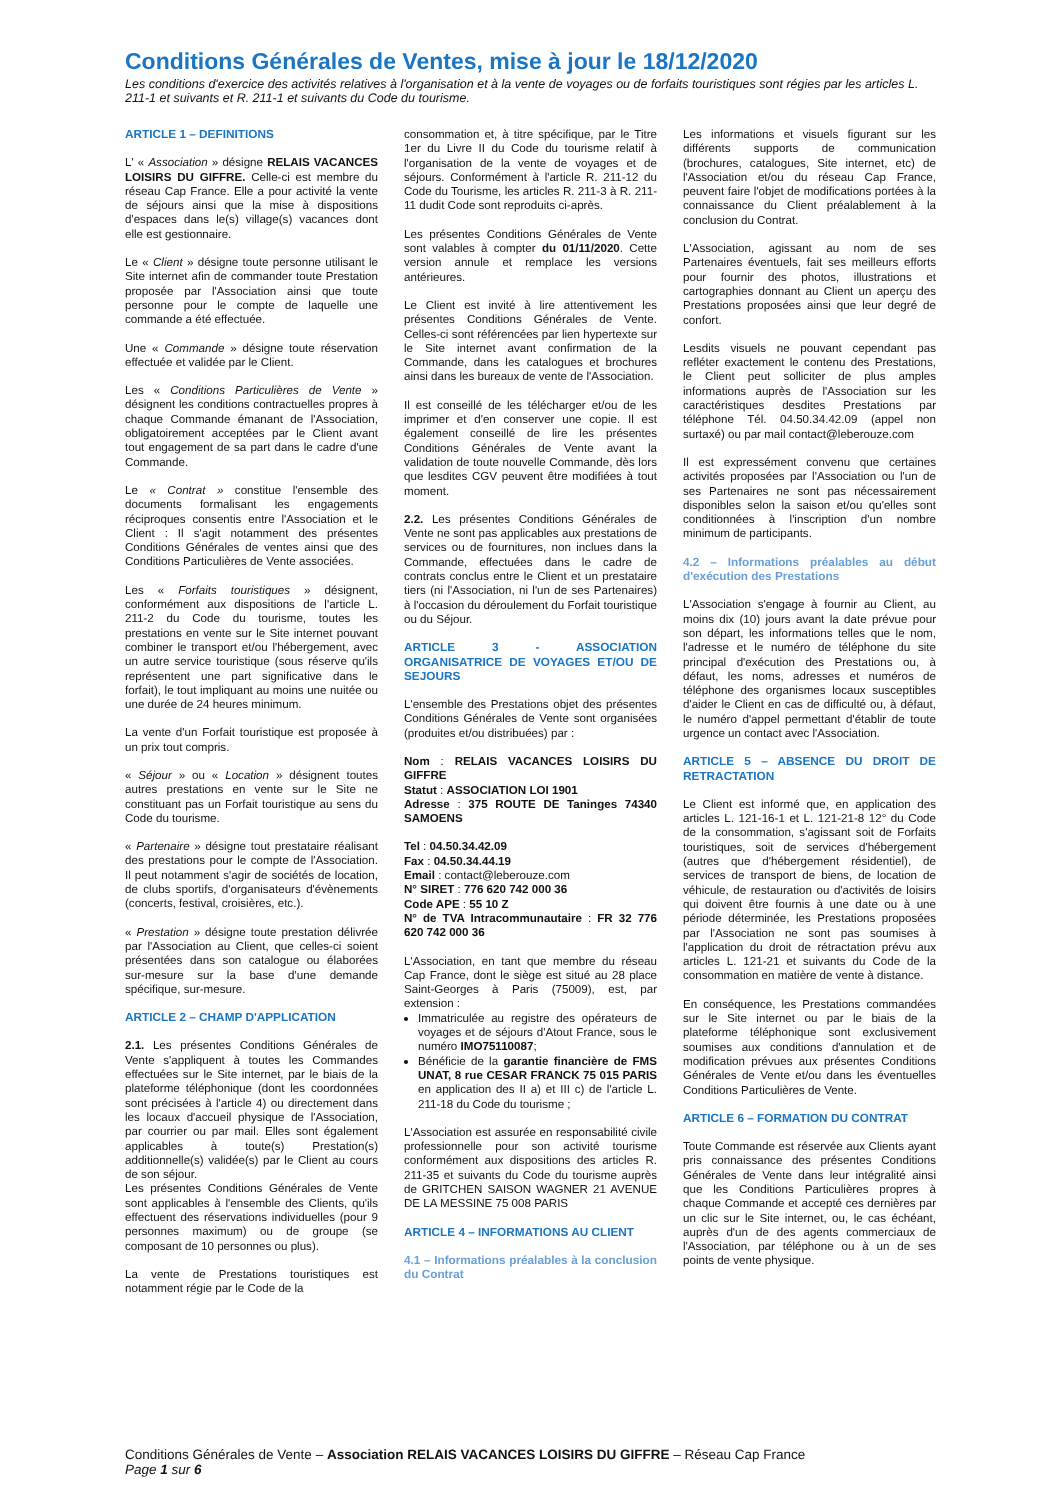Conditions Générales de Ventes, mise à jour le 18/12/2020
Les conditions d'exercice des activités relatives à l'organisation et à la vente de voyages ou de forfaits touristiques sont régies par les articles L. 211-1 et suivants et R. 211-1 et suivants du Code du tourisme.
ARTICLE 1 – DEFINITIONS
L' « Association » désigne RELAIS VACANCES LOISIRS DU GIFFRE. Celle-ci est membre du réseau Cap France. Elle a pour activité la vente de séjours ainsi que la mise à dispositions d'espaces dans le(s) village(s) vacances dont elle est gestionnaire.
Le « Client » désigne toute personne utilisant le Site internet afin de commander toute Prestation proposée par l'Association ainsi que toute personne pour le compte de laquelle une commande a été effectuée.
Une « Commande » désigne toute réservation effectuée et validée par le Client.
Les « Conditions Particulières de Vente » désignent les conditions contractuelles propres à chaque Commande émanant de l'Association, obligatoirement acceptées par le Client avant tout engagement de sa part dans le cadre d'une Commande.
Le « Contrat » constitue l'ensemble des documents formalisant les engagements réciproques consentis entre l'Association et le Client : Il s'agit notamment des présentes Conditions Générales de ventes ainsi que des Conditions Particulières de Vente associées.
Les « Forfaits touristiques » désignent, conformément aux dispositions de l'article L. 211-2 du Code du tourisme, toutes les prestations en vente sur le Site internet pouvant combiner le transport et/ou l'hébergement, avec un autre service touristique (sous réserve qu'ils représentent une part significative dans le forfait), le tout impliquant au moins une nuitée ou une durée de 24 heures minimum.
La vente d'un Forfait touristique est proposée à un prix tout compris.
« Séjour » ou « Location » désignent toutes autres prestations en vente sur le Site ne constituant pas un Forfait touristique au sens du Code du tourisme.
« Partenaire » désigne tout prestataire réalisant des prestations pour le compte de l'Association. Il peut notamment s'agir de sociétés de location, de clubs sportifs, d'organisateurs d'évènements (concerts, festival, croisières, etc.).
« Prestation » désigne toute prestation délivrée par l'Association au Client, que celles-ci soient présentées dans son catalogue ou élaborées sur-mesure sur la base d'une demande spécifique, sur-mesure.
ARTICLE 2 – CHAMP D'APPLICATION
2.1. Les présentes Conditions Générales de Vente s'appliquent à toutes les Commandes effectuées sur le Site internet, par le biais de la plateforme téléphonique (dont les coordonnées sont précisées à l'article 4) ou directement dans les locaux d'accueil physique de l'Association, par courrier ou par mail. Elles sont également applicables à toute(s) Prestation(s) additionnelle(s) validée(s) par le Client au cours de son séjour.
Les présentes Conditions Générales de Vente sont applicables à l'ensemble des Clients, qu'ils effectuent des réservations individuelles (pour 9 personnes maximum) ou de groupe (se composant de 10 personnes ou plus).
La vente de Prestations touristiques est notamment régie par le Code de la
consommation et, à titre spécifique, par le Titre 1er du Livre II du Code du tourisme relatif à l'organisation de la vente de voyages et de séjours. Conformément à l'article R. 211-12 du Code du Tourisme, les articles R. 211-3 à R. 211-11 dudit Code sont reproduits ci-après.
Les présentes Conditions Générales de Vente sont valables à compter du 01/11/2020. Cette version annule et remplace les versions antérieures.
Le Client est invité à lire attentivement les présentes Conditions Générales de Vente. Celles-ci sont référencées par lien hypertexte sur le Site internet avant confirmation de la Commande, dans les catalogues et brochures ainsi dans les bureaux de vente de l'Association.
Il est conseillé de les télécharger et/ou de les imprimer et d'en conserver une copie. Il est également conseillé de lire les présentes Conditions Générales de Vente avant la validation de toute nouvelle Commande, dès lors que lesdites CGV peuvent être modifiées à tout moment.
2.2. Les présentes Conditions Générales de Vente ne sont pas applicables aux prestations de services ou de fournitures, non inclues dans la Commande, effectuées dans le cadre de contrats conclus entre le Client et un prestataire tiers (ni l'Association, ni l'un de ses Partenaires) à l'occasion du déroulement du Forfait touristique ou du Séjour.
ARTICLE 3 - ASSOCIATION ORGANISATRICE DE VOYAGES ET/OU DE SEJOURS
L'ensemble des Prestations objet des présentes Conditions Générales de Vente sont organisées (produites et/ou distribuées) par :
Nom : RELAIS VACANCES LOISIRS DU GIFFRE
Statut : ASSOCIATION LOI 1901
Adresse : 375 ROUTE DE Taninges 74340 SAMOENS
Tel : 04.50.34.42.09
Fax : 04.50.34.44.19
Email : contact@leberouze.com
N° SIRET : 776 620 742 000 36
Code APE : 55 10 Z
N° de TVA Intracommunautaire : FR 32 776 620 742 000 36
L'Association, en tant que membre du réseau Cap France, dont le siège est situé au 28 place Saint-Georges à Paris (75009), est, par extension :
Immatriculée au registre des opérateurs de voyages et de séjours d'Atout France, sous le numéro IMO75110087;
Bénéficie de la garantie financière de FMS UNAT, 8 rue CESAR FRANCK 75 015 PARIS en application des II a) et III c) de l'article L. 211-18 du Code du tourisme ;
L'Association est assurée en responsabilité civile professionnelle pour son activité tourisme conformément aux dispositions des articles R. 211-35 et suivants du Code du tourisme auprès de GRITCHEN SAISON WAGNER 21 AVENUE DE LA MESSINE 75 008 PARIS
ARTICLE 4 – INFORMATIONS AU CLIENT
4.1 – Informations préalables à la conclusion du Contrat
Les informations et visuels figurant sur les différents supports de communication (brochures, catalogues, Site internet, etc) de l'Association et/ou du réseau Cap France, peuvent faire l'objet de modifications portées à la connaissance du Client préalablement à la conclusion du Contrat.
L'Association, agissant au nom de ses Partenaires éventuels, fait ses meilleurs efforts pour fournir des photos, illustrations et cartographies donnant au Client un aperçu des Prestations proposées ainsi que leur degré de confort.
Lesdits visuels ne pouvant cependant pas refléter exactement le contenu des Prestations, le Client peut solliciter de plus amples informations auprès de l'Association sur les caractéristiques desdites Prestations par téléphone Tél. 04.50.34.42.09 (appel non surtaxé) ou par mail contact@leberouze.com
Il est expressément convenu que certaines activités proposées par l'Association ou l'un de ses Partenaires ne sont pas nécessairement disponibles selon la saison et/ou qu'elles sont conditionnées à l'inscription d'un nombre minimum de participants.
4.2 – Informations préalables au début d'exécution des Prestations
L'Association s'engage à fournir au Client, au moins dix (10) jours avant la date prévue pour son départ, les informations telles que le nom, l'adresse et le numéro de téléphone du site principal d'exécution des Prestations ou, à défaut, les noms, adresses et numéros de téléphone des organismes locaux susceptibles d'aider le Client en cas de difficulté ou, à défaut, le numéro d'appel permettant d'établir de toute urgence un contact avec l'Association.
ARTICLE 5 – ABSENCE DU DROIT DE RETRACTATION
Le Client est informé que, en application des articles L. 121-16-1 et L. 121-21-8 12° du Code de la consommation, s'agissant soit de Forfaits touristiques, soit de services d'hébergement (autres que d'hébergement résidentiel), de services de transport de biens, de location de véhicule, de restauration ou d'activités de loisirs qui doivent être fournis à une date ou à une période déterminée, les Prestations proposées par l'Association ne sont pas soumises à l'application du droit de rétractation prévu aux articles L. 121-21 et suivants du Code de la consommation en matière de vente à distance.
En conséquence, les Prestations commandées sur le Site internet ou par le biais de la plateforme téléphonique sont exclusivement soumises aux conditions d'annulation et de modification prévues aux présentes Conditions Générales de Vente et/ou dans les éventuelles Conditions Particulières de Vente.
ARTICLE 6 – FORMATION DU CONTRAT
Toute Commande est réservée aux Clients ayant pris connaissance des présentes Conditions Générales de Vente dans leur intégralité ainsi que les Conditions Particulières propres à chaque Commande et accepté ces dernières par un clic sur le Site internet, ou, le cas échéant, auprès d'un de des agents commerciaux de l'Association, par téléphone ou à un de ses points de vente physique.
Conditions Générales de Vente – Association RELAIS VACANCES LOISIRS DU GIFFRE – Réseau Cap France
Page 1 sur 6